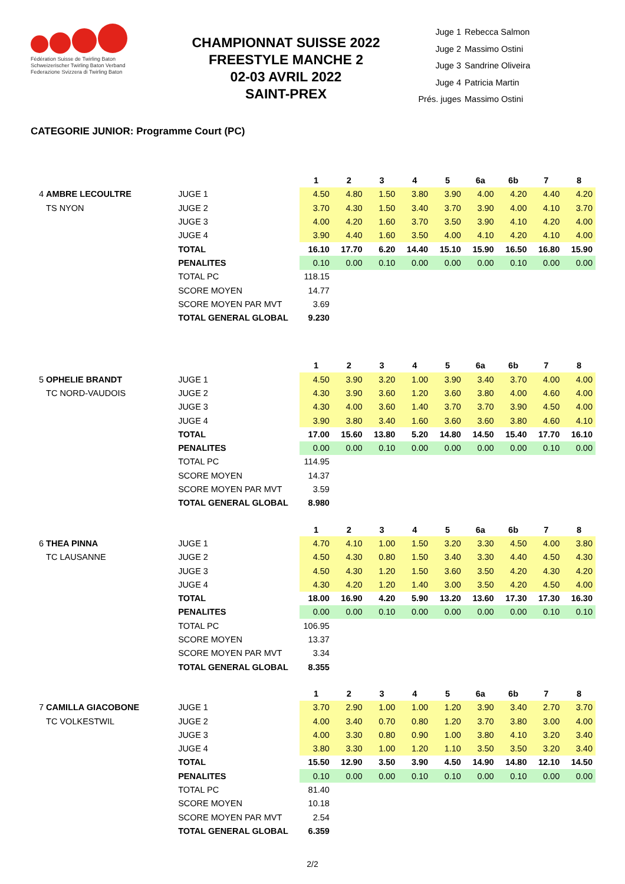Fédération Suisse de Twirling Baton
Schweizerischer Twirling Baton Verband
Federazione Svizzera di Twirling Baton
CHAMPIONNAT SUISSE 2022
FREESTYLE MANCHE 2
02-03 AVRIL 2022
SAINT-PREX
Juge 1 Rebecca Salmon
Juge 2 Massimo Ostini
Juge 3 Sandrine Oliveira
Juge 4 Patricia Martin
Prés. juges Massimo Ostini
CATEGORIE JUNIOR: Programme Court (PC)
| | | 1 | 2 | 3 | 4 | 5 | 6a | 6b | 7 | 8 |
| 4 AMBRE LECOULTRE | JUGE 1 | 4.50 | 4.80 | 1.50 | 3.80 | 3.90 | 4.00 | 4.20 | 4.40 | 4.20 |
| TS NYON | JUGE 2 | 3.70 | 4.30 | 1.50 | 3.40 | 3.70 | 3.90 | 4.00 | 4.10 | 3.70 |
| | JUGE 3 | 4.00 | 4.20 | 1.60 | 3.70 | 3.50 | 3.90 | 4.10 | 4.20 | 4.00 |
| | JUGE 4 | 3.90 | 4.40 | 1.60 | 3.50 | 4.00 | 4.10 | 4.20 | 4.10 | 4.00 |
| | TOTAL | 16.10 | 17.70 | 6.20 | 14.40 | 15.10 | 15.90 | 16.50 | 16.80 | 15.90 |
| | PENALITES | 0.10 | 0.00 | 0.10 | 0.00 | 0.00 | 0.00 | 0.10 | 0.00 | 0.00 |
| | TOTAL PC | 118.15 | | | | | | | | |
| | SCORE MOYEN | 14.77 | | | | | | | | |
| | SCORE MOYEN PAR MVT | 3.69 | | | | | | | | |
| | TOTAL GENERAL GLOBAL | 9.230 | | | | | | | | |
| | | 1 | 2 | 3 | 4 | 5 | 6a | 6b | 7 | 8 |
| 5 OPHELIE BRANDT | JUGE 1 | 4.50 | 3.90 | 3.20 | 1.00 | 3.90 | 3.40 | 3.70 | 4.00 | 4.00 |
| TC NORD-VAUDOIS | JUGE 2 | 4.30 | 3.90 | 3.60 | 1.20 | 3.60 | 3.80 | 4.00 | 4.60 | 4.00 |
| | JUGE 3 | 4.30 | 4.00 | 3.60 | 1.40 | 3.70 | 3.70 | 3.90 | 4.50 | 4.00 |
| | JUGE 4 | 3.90 | 3.80 | 3.40 | 1.60 | 3.60 | 3.60 | 3.80 | 4.60 | 4.10 |
| | TOTAL | 17.00 | 15.60 | 13.80 | 5.20 | 14.80 | 14.50 | 15.40 | 17.70 | 16.10 |
| | PENALITES | 0.00 | 0.00 | 0.10 | 0.00 | 0.00 | 0.00 | 0.00 | 0.10 | 0.00 |
| | TOTAL PC | 114.95 | | | | | | | | |
| | SCORE MOYEN | 14.37 | | | | | | | | |
| | SCORE MOYEN PAR MVT | 3.59 | | | | | | | | |
| | TOTAL GENERAL GLOBAL | 8.980 | | | | | | | | |
| | | 1 | 2 | 3 | 4 | 5 | 6a | 6b | 7 | 8 |
| 6 THEA PINNA | JUGE 1 | 4.70 | 4.10 | 1.00 | 1.50 | 3.20 | 3.30 | 4.50 | 4.00 | 3.80 |
| TC LAUSANNE | JUGE 2 | 4.50 | 4.30 | 0.80 | 1.50 | 3.40 | 3.30 | 4.40 | 4.50 | 4.30 |
| | JUGE 3 | 4.50 | 4.30 | 1.20 | 1.50 | 3.60 | 3.50 | 4.20 | 4.30 | 4.20 |
| | JUGE 4 | 4.30 | 4.20 | 1.20 | 1.40 | 3.00 | 3.50 | 4.20 | 4.50 | 4.00 |
| | TOTAL | 18.00 | 16.90 | 4.20 | 5.90 | 13.20 | 13.60 | 17.30 | 17.30 | 16.30 |
| | PENALITES | 0.00 | 0.00 | 0.10 | 0.00 | 0.00 | 0.00 | 0.00 | 0.10 | 0.10 |
| | TOTAL PC | 106.95 | | | | | | | | |
| | SCORE MOYEN | 13.37 | | | | | | | | |
| | SCORE MOYEN PAR MVT | 3.34 | | | | | | | | |
| | TOTAL GENERAL GLOBAL | 8.355 | | | | | | | | |
| | | 1 | 2 | 3 | 4 | 5 | 6a | 6b | 7 | 8 |
| 7 CAMILLA GIACOBONE | JUGE 1 | 3.70 | 2.90 | 1.00 | 1.00 | 1.20 | 3.90 | 3.40 | 2.70 | 3.70 |
| TC VOLKESTWIL | JUGE 2 | 4.00 | 3.40 | 0.70 | 0.80 | 1.20 | 3.70 | 3.80 | 3.00 | 4.00 |
| | JUGE 3 | 4.00 | 3.30 | 0.80 | 0.90 | 1.00 | 3.80 | 4.10 | 3.20 | 3.40 |
| | JUGE 4 | 3.80 | 3.30 | 1.00 | 1.20 | 1.10 | 3.50 | 3.50 | 3.20 | 3.40 |
| | TOTAL | 15.50 | 12.90 | 3.50 | 3.90 | 4.50 | 14.90 | 14.80 | 12.10 | 14.50 |
| | PENALITES | 0.10 | 0.00 | 0.00 | 0.10 | 0.10 | 0.00 | 0.10 | 0.00 | 0.00 |
| | TOTAL PC | 81.40 | | | | | | | | |
| | SCORE MOYEN | 10.18 | | | | | | | | |
| | SCORE MOYEN PAR MVT | 2.54 | | | | | | | | |
| | TOTAL GENERAL GLOBAL | 6.359 | | | | | | | | |
2/2